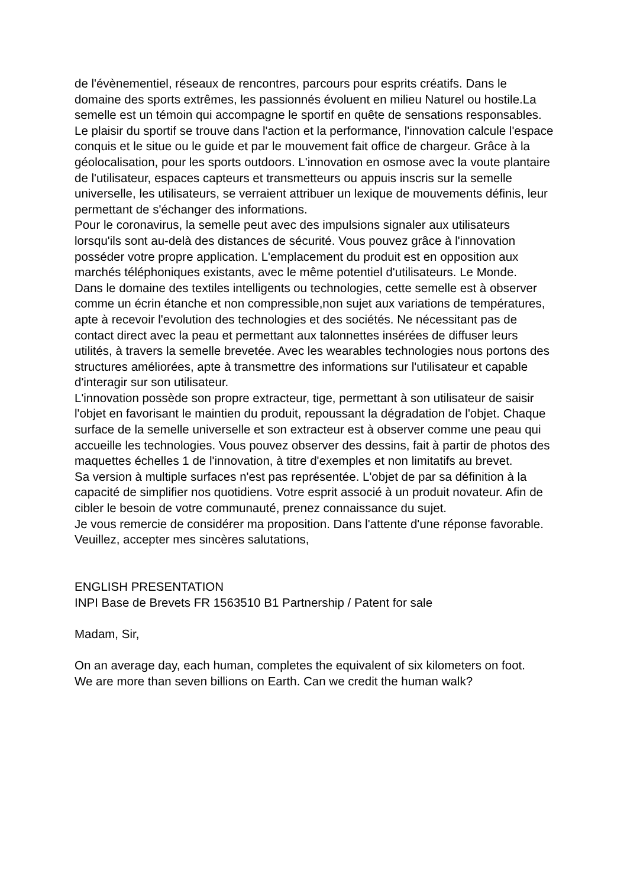de l'évènementiel, réseaux de rencontres, parcours pour esprits créatifs. Dans le domaine des sports extrêmes, les passionnés évoluent en milieu Naturel ou hostile.La semelle est un témoin qui accompagne le sportif en quête de sensations responsables. Le plaisir du sportif se trouve dans l'action et la performance, l'innovation calcule l'espace conquis et le situe ou le guide et par le mouvement fait office de chargeur. Grâce à la géolocalisation, pour les sports outdoors. L'innovation en osmose avec la voute plantaire de l'utilisateur, espaces capteurs et transmetteurs ou appuis inscris sur la semelle universelle, les utilisateurs, se verraient attribuer un lexique de mouvements définis, leur permettant de s'échanger des informations.
Pour le coronavirus, la semelle peut avec des impulsions signaler aux utilisateurs lorsqu'ils sont au-delà des distances de sécurité. Vous pouvez grâce à l'innovation posséder votre propre application. L'emplacement du produit est en opposition aux marchés téléphoniques existants, avec le même potentiel d'utilisateurs. Le Monde.
Dans le domaine des textiles intelligents ou technologies, cette semelle est à observer comme un écrin étanche et non compressible,non sujet aux variations de températures, apte à recevoir l'evolution des technologies et des sociétés. Ne nécessitant pas de contact direct avec la peau et permettant aux talonnettes insérées de diffuser leurs utilités, à travers la semelle brevetée. Avec les wearables technologies nous portons des structures améliorées, apte à transmettre des informations sur l'utilisateur et capable d'interagir sur son utilisateur.
L'innovation possède son propre extracteur, tige, permettant à son utilisateur de saisir l'objet en favorisant le maintien du produit, repoussant la dégradation de l'objet. Chaque surface de la semelle universelle et son extracteur est à observer comme une peau qui accueille les technologies. Vous pouvez observer des dessins, fait à partir de photos des maquettes échelles 1 de l'innovation, à titre d'exemples et non limitatifs au brevet.
Sa version à multiple surfaces n'est pas représentée. L'objet de par sa définition à la capacité de simplifier nos quotidiens. Votre esprit associé à un produit novateur. Afin de cibler le besoin de votre communauté, prenez connaissance du sujet.
Je vous remercie de considérer ma proposition. Dans l'attente d'une réponse favorable.
Veuillez, accepter mes sincères salutations,
ENGLISH PRESENTATION
INPI Base de Brevets FR 1563510 B1 Partnership / Patent for sale
Madam, Sir,
On an average day, each human, completes the equivalent of six kilometers on foot.
We are more than seven billions on Earth. Can we credit the human walk?